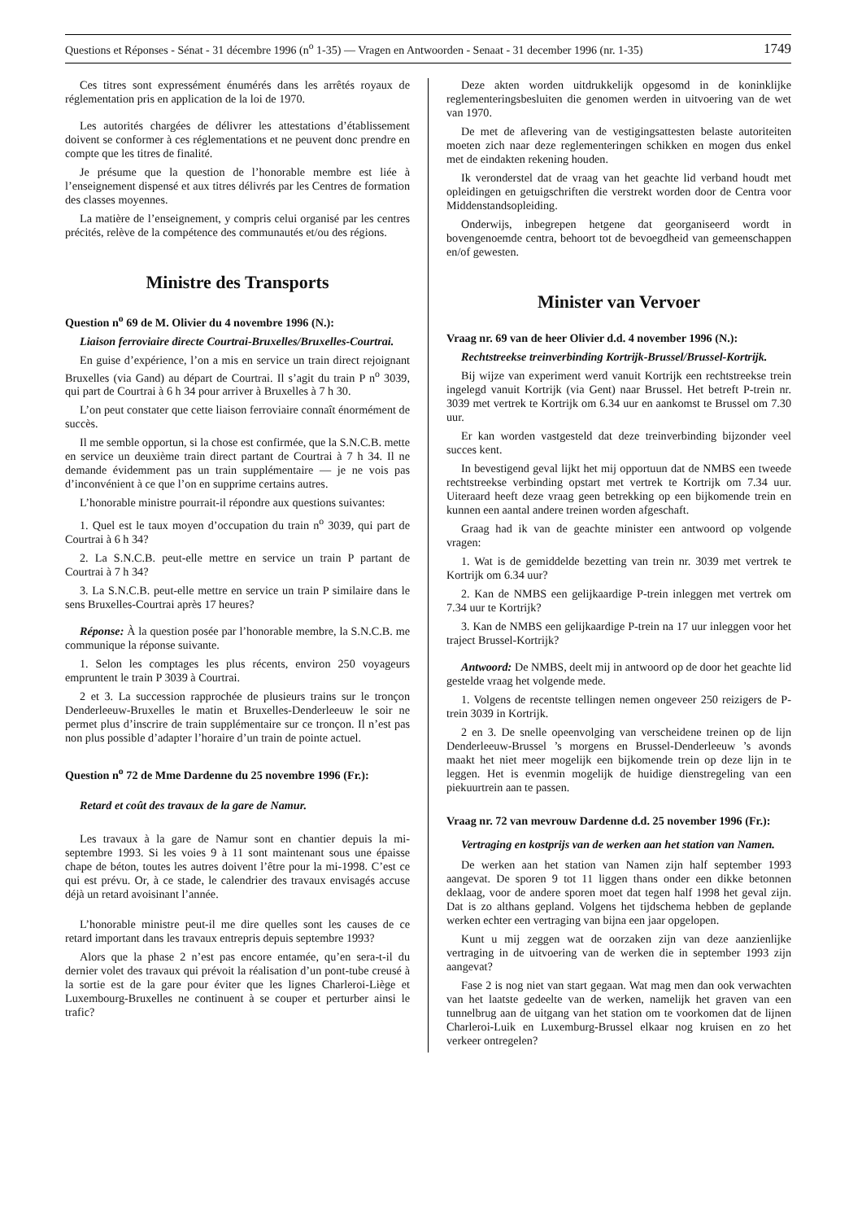Questions et Réponses - Sénat - 31 décembre 1996 (n<sup>o</sup> 1-35) — Vragen en Antwoorden - Senaat - 31 december 1996 (nr. 1-35) 1749
Ces titres sont expressément énumérés dans les arrêtés royaux de réglementation pris en application de la loi de 1970.
Les autorités chargées de délivrer les attestations d’établissement doivent se conformer à ces réglementations et ne peuvent donc prendre en compte que les titres de finalité.
Je présume que la question de l’honorable membre est liée à l’enseignement dispensé et aux titres délivrés par les Centres de formation des classes moyennes.
La matière de l’enseignement, y compris celui organisé par les centres précités, relève de la compétence des communautés et/ou des régions.
Ministre des Transports
Question n<sup>o</sup> 69 de M. Olivier du 4 novembre 1996 (N.):
Liaison ferroviaire directe Courtrai-Bruxelles/Bruxelles-Courtrai.
En guise d’expérience, l’on a mis en service un train direct rejoignant Bruxelles (via Gand) au départ de Courtrai. Il s’agit du train P n<sup>o</sup> 3039, qui part de Courtrai à 6 h 34 pour arriver à Bruxelles à 7 h 30.
L’on peut constater que cette liaison ferroviaire connaît énormément de succès.
Il me semble opportun, si la chose est confirmée, que la S.N.C.B. mette en service un deuxième train direct partant de Courtrai à 7 h 34. Il ne demande évidemment pas un train supplémentaire — je ne vois pas d’inconvénient à ce que l’on en supprime certains autres.
L’honorable ministre pourrait-il répondre aux questions suivantes:
1. Quel est le taux moyen d’occupation du train n<sup>o</sup> 3039, qui part de Courtrai à 6 h 34?
2. La S.N.C.B. peut-elle mettre en service un train P partant de Courtrai à 7 h 34?
3. La S.N.C.B. peut-elle mettre en service un train P similaire dans le sens Bruxelles-Courtrai après 17 heures?
Réponse: À la question posée par l’honorable membre, la S.N.C.B. me communique la réponse suivante.
1. Selon les comptages les plus récents, environ 250 voyageurs empruntent le train P 3039 à Courtrai.
2 et 3. La succession rapprochée de plusieurs trains sur le tronçon Denderleeuw-Bruxelles le matin et Bruxelles-Denderleeuw le soir ne permet plus d’inscrire de train supplémentaire sur ce tronçon. Il n’est pas non plus possible d’adapter l’horaire d’un train de pointe actuel.
Question n<sup>o</sup> 72 de Mme Dardenne du 25 novembre 1996 (Fr.):
Retard et coût des travaux de la gare de Namur.
Les travaux à la gare de Namur sont en chantier depuis la mi-septembre 1993. Si les voies 9 à 11 sont maintenant sous une épaisse chape de béton, toutes les autres doivent l’être pour la mi-1998. C’est ce qui est prévu. Or, à ce stade, le calendrier des travaux envisagés accuse déjà un retard avoisinant l’année.
L’honorable ministre peut-il me dire quelles sont les causes de ce retard important dans les travaux entrepris depuis septembre 1993?
Alors que la phase 2 n’est pas encore entamée, qu’en sera-t-il du dernier volet des travaux qui prévoit la réalisation d’un pont-tube creusé à la sortie est de la gare pour éviter que les lignes Charleroi-Liège et Luxembourg-Bruxelles ne continuent à se couper et perturber ainsi le trafic?
Deze akten worden uitdrukkelijk opgesomd in de koninklijke reglementeringsbesluiten die genomen werden in uitvoering van de wet van 1970.
De met de aflevering van de vestigingsattesten belaste autoriteiten moeten zich naar deze reglementeringen schikken en mogen dus enkel met de eindakten rekening houden.
Ik veronderstel dat de vraag van het geachte lid verband houdt met opleidingen en getuigschriften die verstrekt worden door de Centra voor Middenstandsopleiding.
Onderwijs, inbegrepen hetgene dat georganiseerd wordt in bovengenoemde centra, behoort tot de bevoegdheid van gemeenschappen en/of gewesten.
Minister van Vervoer
Vraag nr. 69 van de heer Olivier d.d. 4 november 1996 (N.):
Rechtstreekse treinverbinding Kortrijk-Brussel/Brussel-Kortrijk.
Bij wijze van experiment werd vanuit Kortrijk een rechtstreekse trein ingelegd vanuit Kortrijk (via Gent) naar Brussel. Het betreft P-trein nr. 3039 met vertrek te Kortrijk om 6.34 uur en aankomst te Brussel om 7.30 uur.
Er kan worden vastgesteld dat deze treinverbinding bijzonder veel succes kent.
In bevestigend geval lijkt het mij opportuun dat de NMBS een tweede rechtstreekse verbinding opstart met vertrek te Kortrijk om 7.34 uur. Uiteraard heeft deze vraag geen betrekking op een bijkomende trein en kunnen een aantal andere treinen worden afgeschaft.
Graag had ik van de geachte minister een antwoord op volgende vragen:
1. Wat is de gemiddelde bezetting van trein nr. 3039 met vertrek te Kortrijk om 6.34 uur?
2. Kan de NMBS een gelijkaardige P-trein inleggen met vertrek om 7.34 uur te Kortrijk?
3. Kan de NMBS een gelijkaardige P-trein na 17 uur inleggen voor het traject Brussel-Kortrijk?
Antwoord: De NMBS, deelt mij in antwoord op de door het geachte lid gestelde vraag het volgende mede.
1. Volgens de recentste tellingen nemen ongeveer 250 reizigers de P-trein 3039 in Kortrijk.
2 en 3. De snelle opeenvolging van verscheidene treinen op de lijn Denderleeuw-Brussel ’s morgens en Brussel-Denderleeuw ’s avonds maakt het niet meer mogelijk een bijkomende trein op deze lijn in te leggen. Het is evenmin mogelijk de huidige dienstregeling van een piekuurtrein aan te passen.
Vraag nr. 72 van mevrouw Dardenne d.d. 25 november 1996 (Fr.):
Vertraging en kostprijs van de werken aan het station van Namen.
De werken aan het station van Namen zijn half september 1993 aangevat. De sporen 9 tot 11 liggen thans onder een dikke betonnen deklaag, voor de andere sporen moet dat tegen half 1998 het geval zijn. Dat is zo althans gepland. Volgens het tijdschema hebben de geplande werken echter een vertraging van bijna een jaar opgelopen.
Kunt u mij zeggen wat de oorzaken zijn van deze aanzienlijke vertraging in de uitvoering van de werken die in september 1993 zijn aangevat?
Fase 2 is nog niet van start gegaan. Wat mag men dan ook verwachten van het laatste gedeelte van de werken, namelijk het graven van een tunnelbrug aan de uitgang van het station om te voorkomen dat de lijnen Charleroi-Luik en Luxemburg-Brussel elkaar nog kruisen en zo het verkeer ontregelen?